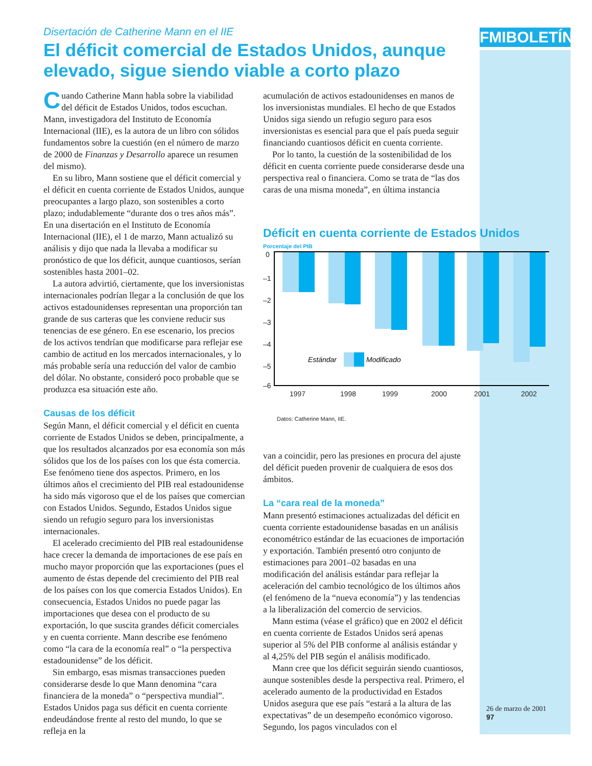FMIBOLETÍN
Disertación de Catherine Mann en el IIE
El déficit comercial de Estados Unidos, aunque elevado, sigue siendo viable a corto plazo
Cuando Catherine Mann habla sobre la viabilidad del déficit de Estados Unidos, todos escuchan. Mann, investigadora del Instituto de Economía Internacional (IIE), es la autora de un libro con sólidos fundamentos sobre la cuestión (en el número de marzo de 2000 de Finanzas y Desarrollo aparece un resumen del mismo).
En su libro, Mann sostiene que el déficit comercial y el déficit en cuenta corriente de Estados Unidos, aunque preocupantes a largo plazo, son sostenibles a corto plazo; indudablemente “durante dos o tres años más”. En una disertación en el Instituto de Economía Internacional (IIE), el 1 de marzo, Mann actualizó su análisis y dijo que nada la llevaba a modificar su pronóstico de que los déficit, aunque cuantiosos, serían sostenibles hasta 2001–02.
La autora advirtió, ciertamente, que los inversionistas internacionales podrían llegar a la conclusión de que los activos estadounidenses representan una proporción tan grande de sus carteras que les conviene reducir sus tenencias de ese género. En ese escenario, los precios de los activos tendrían que modificarse para reflejar ese cambio de actitud en los mercados internacionales, y lo más probable sería una reducción del valor de cambio del dólar. No obstante, consideró poco probable que se produzca esa situación este año.
Causas de los déficit
Según Mann, el déficit comercial y el déficit en cuenta corriente de Estados Unidos se deben, principalmente, a que los resultados alcanzados por esa economía son más sólidos que los de los países con los que ésta comercia. Ese fenómeno tiene dos aspectos. Primero, en los últimos años el crecimiento del PIB real estadounidense ha sido más vigoroso que el de los países que comercian con Estados Unidos. Segundo, Estados Unidos sigue siendo un refugio seguro para los inversionistas internacionales.
El acelerado crecimiento del PIB real estadounidense hace crecer la demanda de importaciones de ese país en mucho mayor proporción que las exportaciones (pues el aumento de éstas depende del crecimiento del PIB real de los países con los que comercia Estados Unidos). En consecuencia, Estados Unidos no puede pagar las importaciones que desea con el producto de su exportación, lo que suscita grandes déficit comerciales y en cuenta corriente. Mann describe ese fenómeno como “la cara de la economía real” o “la perspectiva estadounidense” de los déficit.
Sin embargo, esas mismas transacciones pueden considerarse desde lo que Mann denomina “cara financiera de la moneda” o “perspectiva mundial”. Estados Unidos paga sus déficit en cuenta corriente endeudándose frente al resto del mundo, lo que se refleja en la
acumulación de activos estadounidenses en manos de los inversionistas mundiales. El hecho de que Estados Unidos siga siendo un refugio seguro para esos inversionistas es esencial para que el país pueda seguir financiando cuantiosos déficit en cuenta corriente.
Por lo tanto, la cuestión de la sostenibilidad de los déficit en cuenta corriente puede considerarse desde una perspectiva real o financiera. Como se trata de “las dos caras de una misma moneda”, en última instancia
Déficit en cuenta corriente de Estados Unidos
Porcentaje del PIB
0
–1
–2
–3
–4
–5
–6
Estándar
Modificado
1997
1998
1999
2000
2001
2002
Datos: Catherine Mann, IIE.
van a coincidir, pero las presiones en procura del ajuste del déficit pueden provenir de cualquiera de esos dos ámbitos.
La “cara real de la moneda”
Mann presentó estimaciones actualizadas del déficit en cuenta corriente estadounidense basadas en un análisis econométrico estándar de las ecuaciones de importación y exportación. También presentó otro conjunto de estimaciones para 2001–02 basadas en una modificación del análisis estándar para reflejar la aceleración del cambio tecnológico de los últimos años (el fenómeno de la “nueva economía”) y las tendencias a la liberalización del comercio de servicios.
Mann estima (véase el gráfico) que en 2002 el déficit en cuenta corriente de Estados Unidos será apenas superior al 5% del PIB conforme al análisis estándar y al 4,25% del PIB según el análisis modificado.
Mann cree que los déficit seguirán siendo cuantiosos, aunque sostenibles desde la perspectiva real. Primero, el acelerado aumento de la productividad en Estados Unidos asegura que ese país “estará a la altura de las expectativas” de un desempeño económico vigoroso. Segundo, los pagos vinculados con el
26 de marzo de 2001
97